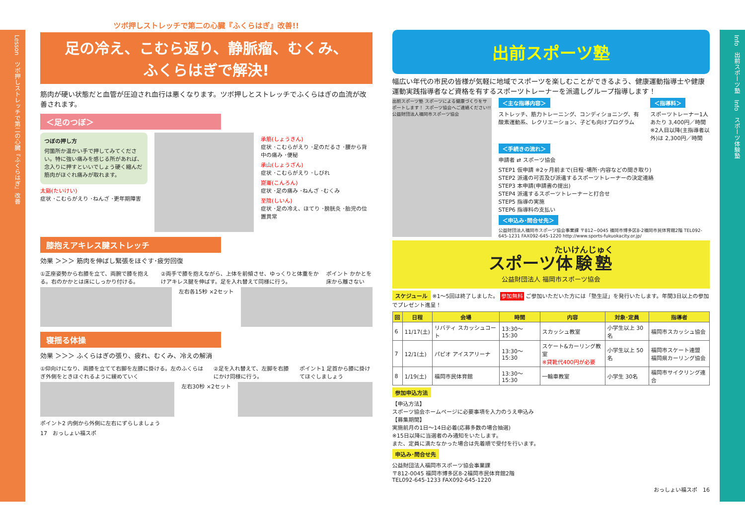Lesson　ツボ押しストレッチで第二の心臓『ふくらはぎ』改善
ツボ押しストレッチで第二の心臓『ふくらはぎ』改善!!
足の冷え、こむら返り、静脈瘤、むくみ、
ふくらはぎで解決!
筋肉が硬い状態だと血管が圧迫され血行は悪くなります。ツボ押しとストレッチでふくらはぎの血流が改善されます。
＜足のつぼ＞
つぼの押し方
何箇所か温かい手で押してみてください。特に強い痛みを感じる所があれば、念入りに押すといいでしょう硬く縮んだ筋肉がほぐれ痛みが取れます。
太谿(たいけい)
症状 ･こむらがえり ･ねんざ ･更年期障害
承筋(しょうきん)
症状 ･こむらがえり ･足のだるさ ･腰から背中の痛み ･便秘
承山(しょうざん)
症状 ･こむらがえり ･しびれ
崑崙(こんろん)
症状 ･足の痛み ･ねんざ ･むくみ
至陰(しいん)
症状 ･足の冷え、ほてり ･膀胱炎 ･胎児の位置異常
膝抱えアキレス腱ストレッチ
効果 ＞＞＞ 筋肉を伸ばし緊張をほぐす･疲労回復
①正座姿勢から右膝を立て、両腕で膝を抱える。右のかかとは床にしっかり付ける。
②両手で膝を抱えながら、上体を前傾させ、ゆっくりと体重をかけアキレス腱を伸ばす。足を入れ替えて同様に行う。
ポイント かかとを床から離さない
左右各15秒 ×2セット
寝揺る体操
効果 ＞＞＞ ふくらはぎの張り、疲れ、むくみ、冷えの解消
①仰向けになり、両膝を立てて右脚を左膝に掛ける。左のふくらはぎ外側をときほぐれるように緩めていく
②足を入れ替えて、左脚を右膝にかけ同様に行う。
ポイント1 足首から膝に掛けてほぐしましょう
左右30秒 ×2セット
ポイント2 内側から外側に左右にずらしましょう
17　おっしょい福スポ
出前スポーツ塾
幅広い年代の市民の皆様が気軽に地域でスポーツを楽しむことができるよう、健康運動指導士や健康運動実践指導者など資格を有するスポーツトレーナーを派遣しグループ指導します！
出前スポーツ塾 スポーツによる健康づくりをサポートします！ スポーツ協会へご連絡ください!! 公益財団法人福岡市スポーツ協会
＜主な指導内容＞
ストレッチ、筋力トレーニング、コンディショニング、有酸素運動系、レクリエーション、子ども向けプログラム
＜指導料＞
スポーツトレーナー1人あたり 3,400円／時間
※2人目以降(主指導者以外)は 2,300円／時間
＜手続きの流れ＞
申請者 ⇄ スポーツ協会
STEP1 仮申請 ※2ヶ月前まで(日程･場所･内容などの聞き取り)
STEP2 派遣の可否及び派遣するスポーツトレーナーの決定連絡
STEP3 本申請(申請書の提出)
STEP4 派遣するスポーツトレーナーと打合せ
STEP5 指導の実施
STEP6 指導料の支払い
＜申込み･問合せ先＞
公益財団法人福岡市スポーツ協会事業課 〒812−0045 福岡市博多区8-2福岡市民体育館2階 TEL092-645-1231 FAX092-645-1220 http://www.sports-fukuokacity.or.jp/
スポーツ体験塾
公益財団法人 福岡市スポーツ協会
スケジュール ※1〜5回は終了しました。 参加無料 ご参加いただいた方には「塾生証」を発行いたします。年間3日以上の参加でプレゼント進呈！
| 回 | 日程 | 会場 | 時間 | 内容 | 対象･定員 | 指導者 |
| --- | --- | --- | --- | --- | --- | --- |
| 6 | 11/17(土) | リバティ スカッシュコート | 13:30〜15:30 | スカッシュ教室 | 小学生以上 30名 | 福岡市スカッシュ協会 |
| 7 | 12/1(土) | パピオ アイスアリーナ | 13:30〜15:30 | スケート&カーリング教室 ※貸靴代400円が必要 | 小学生以上 50名 | 福岡市スケート連盟 福岡県カーリング協会 |
| 8 | 1/19(土) | 福岡市民体育館 | 13:30〜15:30 | 一輪車教室 | 小学生 30名 | 福岡市サイクリング連合 |
参加申込方法
【申込方法】
スポーツ協会ホームページに必要事項を入力のうえ申込み
【募集期間】
実施前月の1日〜14日必着(応募多数の場合抽選)
※15日以降に当選者のみ通知をいたします。
また、定員に満たなかった場合は先着順で受付を行います。
申込み･問合せ先
公益財団法人福岡市スポーツ協会事業課
〒812-0045 福岡市博多区8-2福岡市民体育館2階
TEL092-645-1233 FAX092-645-1220
おっしょい福スポ　16
Info　出前スポーツ塾　Info　スポーツ体験塾